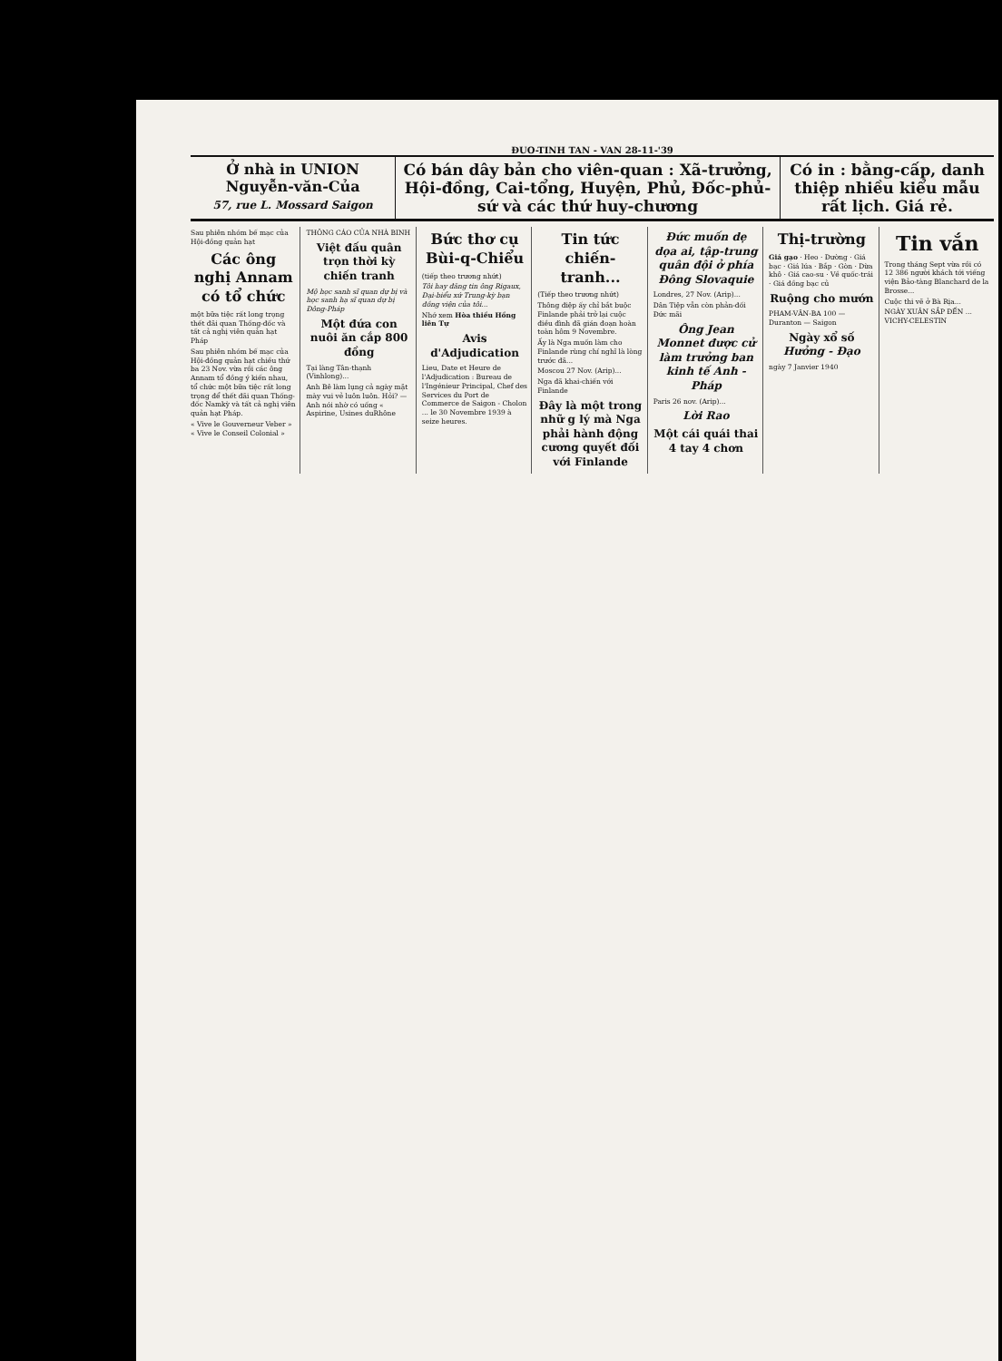ĐUO-TINH TAN - VAN 28-11-'39
Ở nhà in UNION
Nguyễn-văn-Của
57, rue L. Mossard Saigon
Có bán dây bản cho viên-quan : Xã-trưởng, Hội-đồng, Cai-tổng, Huyện, Phủ, Đốc-phủ-sứ và các thứ huy-chương
Có in : bằng-cấp, danh thiệp nhiều kiểu mẫu rất lịch. Giá rẻ.
Sau phiên nhóm bế mạc của Hội-đồng quản hạt
Các ông nghị Annam có tổ chức
một bữa tiệc rất long trọng thết đãi quan Thống-đốc và tất cả nghị viên quản hạt Pháp
Sau phiên nhóm bế mạc của Hội-đồng quản hạt chiều thứ ba 23 Nov. vừa rồi các ông Annam tổ đồng ý kiến nhau, tổ chức một bữa tiệc rất long trọng để thết đãi quan Thống-đốc Namkỳ và tất cả nghị viên quản hạt Pháp.
« Vive le Gouverneur Veber » « Vive le Conseil Colonial »
THÔNG CÁO CỦA NHÀ BINH
Việt đấu quân trọn thời kỳ chiến tranh
Mộ học sanh sĩ quan dự bị và học sanh hạ sĩ quan dự bị Đông-Pháp
Một đứa con nuôi ăn cắp 800 đồng
Tại làng Tân-thạnh (Vinhlong)...
Anh Bê làm lụng cả ngày mặt mày vui vẻ luôn luôn. Hỏi? — Anh nói nhờ có uống « Aspirine, Usines duRhône
Bức thơ cụ Bùi-q-Chiểu
(tiếp theo trương nhứt)
Tôi hay đăng tin ông Rigaux, Đại-biểu xứ Trung-kỳ bạn đồng viện của tôi...
Nhớ xem Hòa thiều Hồng liên Tự
Avis d'Adjudication
Lieu, Date et Heure de l'Adjudication : Bureau de l'Ingénieur Principal, Chef des Services du Port de Commerce de Saigon - Cholon ... le 30 Novembre 1939 à seize heures.
Tin tức chiến-tranh...
(Tiếp theo trương nhứt)
Thông điệp ấy chỉ bắt buộc Finlande phải trở lại cuộc điều đình đã gián đoạn hoàn toàn hôm 9 Novembre.
Ấy là Nga muốn làm cho Finlande rùng chí nghĩ là lòng trước đã...
Moscou 27 Nov. (Arip)...
Nga đã khai-chiến với Finlande
Đây là một trong nhữ g lý mà Nga phải hành động cương quyết đối với Finlande
Đức muốn dẹ dọa ai, tập-trung quân đội ở phía Đông Slovaquie
Londres, 27 Nov. (Arip)...
Dân Tiệp vẫn còn phản-đối Đức mãi
Ông Jean Monnet được cử làm trưởng ban kinh tế Anh - Pháp
Paris 26 nov. (Arip)...
Lời Rao
Một cái quái thai 4 tay 4 chơn
Thị-trường
Giá gạo · Heo · Đường · Giá bạc · Giá lúa · Bắp · Gòn · Dừa khô · Giá cao-su · Về quốc-trái · Giá đồng bạc củ
Ruộng cho mướn
PHAM-VĂN-BA 100 — Duranton — Saigon
Ngày xổ số Hưởng - Đạo
ngày 7 Janvier 1940
Tin vắn
Trong tháng Sept vừa rồi có 12 386 người khách tới viếng viện Bảo-tàng Blanchard de la Brosse...
Cuộc thi vẽ ở Bà Rịa...
NGÀY XUÂN SẮP ĐẾN ... VICHY-CELESTIN